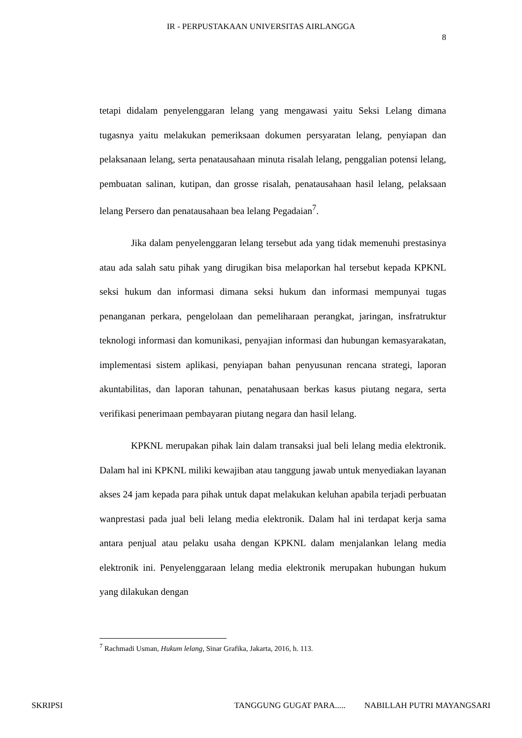IR - PERPUSTAKAAN UNIVERSITAS AIRLANGGA
8
tetapi didalam penyelenggaran lelang yang mengawasi yaitu Seksi Lelang dimana tugasnya yaitu melakukan pemeriksaan dokumen persyaratan lelang, penyiapan dan pelaksanaan lelang, serta penatausahaan minuta risalah lelang, penggalian potensi lelang, pembuatan salinan, kutipan, dan grosse risalah, penatausahaan hasil lelang, pelaksaan lelang Persero dan penatausahaan bea lelang Pegadaian<sup>7</sup>.
Jika dalam penyelenggaran lelang tersebut ada yang tidak memenuhi prestasinya atau ada salah satu pihak yang dirugikan bisa melaporkan hal tersebut kepada KPKNL seksi hukum dan informasi dimana seksi hukum dan informasi mempunyai tugas penanganan perkara, pengelolaan dan pemeliharaan perangkat, jaringan, insfratruktur teknologi informasi dan komunikasi, penyajian informasi dan hubungan kemasyarakatan, implementasi sistem aplikasi, penyiapan bahan penyusunan rencana strategi, laporan akuntabilitas, dan laporan tahunan, penatahusaan berkas kasus piutang negara, serta verifikasi penerimaan pembayaran piutang negara dan hasil lelang.
KPKNL merupakan pihak lain dalam transaksi jual beli lelang media elektronik. Dalam hal ini KPKNL miliki kewajiban atau tanggung jawab untuk menyediakan layanan akses 24 jam kepada para pihak untuk dapat melakukan keluhan apabila terjadi perbuatan wanprestasi pada jual beli lelang media elektronik. Dalam hal ini terdapat kerja sama antara penjual atau pelaku usaha dengan KPKNL dalam menjalankan lelang media elektronik ini. Penyelenggaraan lelang media elektronik merupakan hubungan hukum yang dilakukan dengan
<sup>7</sup> Rachmadi Usman, Hukum lelang, Sinar Grafika, Jakarta, 2016, h. 113.
SKRIPSI TANGGUNG GUGAT PARA..... NABILLAH PUTRI MAYANGSARI